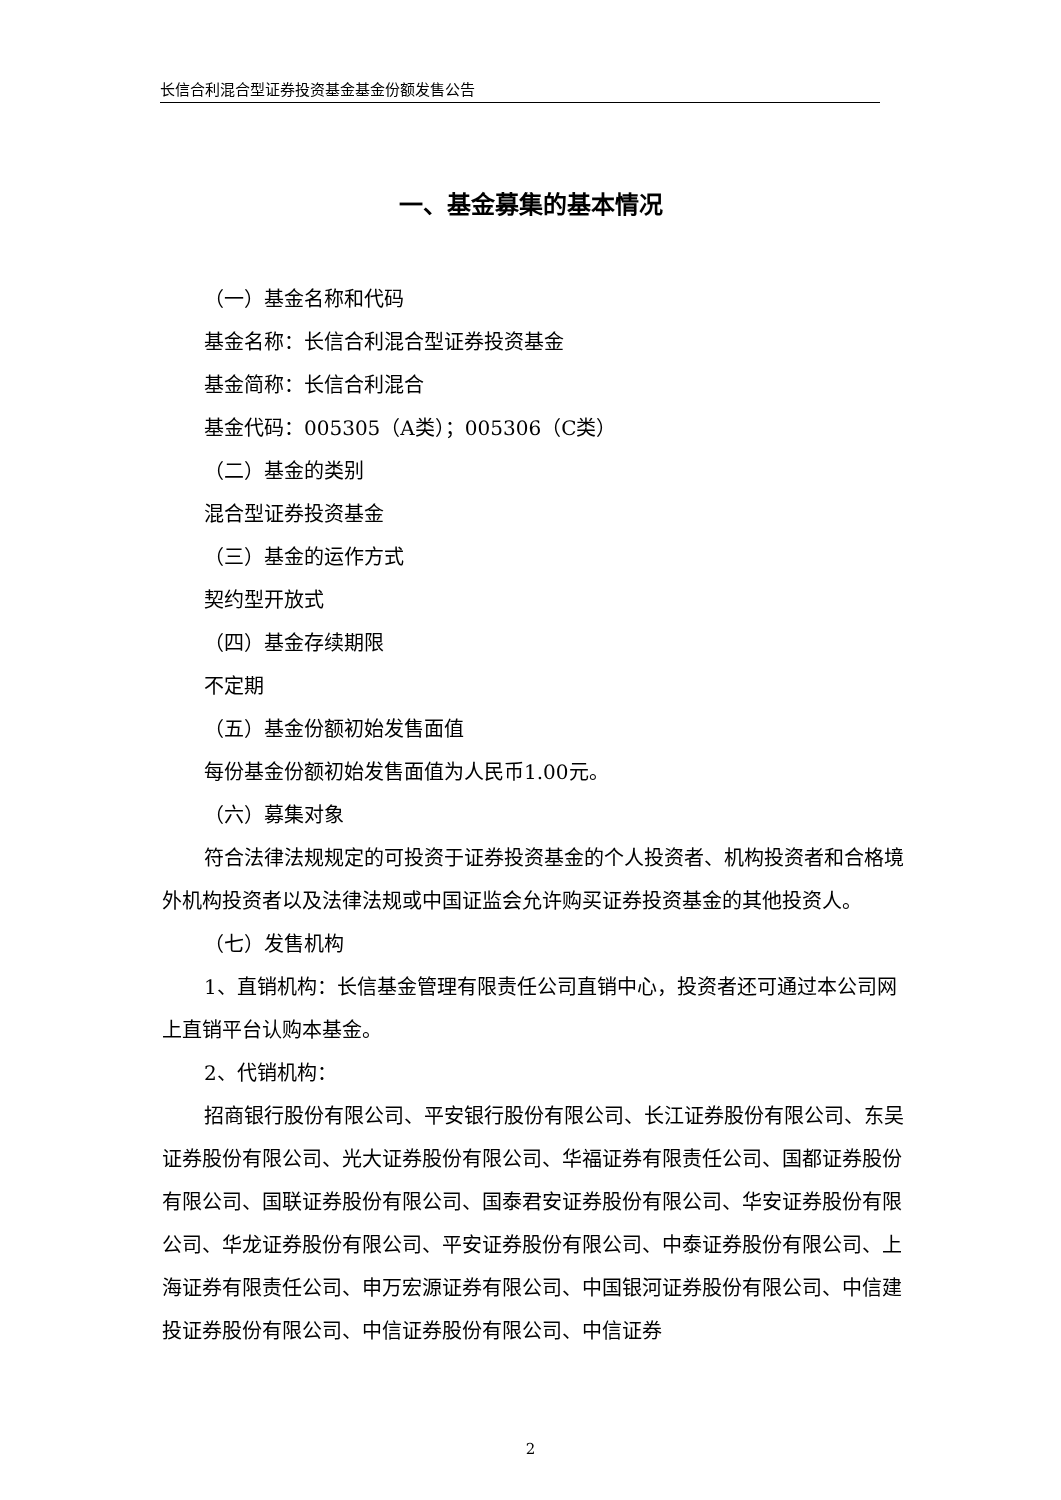长信合利混合型证券投资基金基金份额发售公告
一、基金募集的基本情况
（一）基金名称和代码
基金名称：长信合利混合型证券投资基金
基金简称：长信合利混合
基金代码：005305（A类）；005306（C类）
（二）基金的类别
混合型证券投资基金
（三）基金的运作方式
契约型开放式
（四）基金存续期限
不定期
（五）基金份额初始发售面值
每份基金份额初始发售面值为人民币1.00元。
（六）募集对象
符合法律法规规定的可投资于证券投资基金的个人投资者、机构投资者和合格境外机构投资者以及法律法规或中国证监会允许购买证券投资基金的其他投资人。
（七）发售机构
1、直销机构：长信基金管理有限责任公司直销中心，投资者还可通过本公司网上直销平台认购本基金。
2、代销机构：
招商银行股份有限公司、平安银行股份有限公司、长江证券股份有限公司、东吴证券股份有限公司、光大证券股份有限公司、华福证券有限责任公司、国都证券股份有限公司、国联证券股份有限公司、国泰君安证券股份有限公司、华安证券股份有限公司、华龙证券股份有限公司、平安证券股份有限公司、中泰证券股份有限公司、上海证券有限责任公司、申万宏源证券有限公司、中国银河证券股份有限公司、中信建投证券股份有限公司、中信证券股份有限公司、中信证券
2